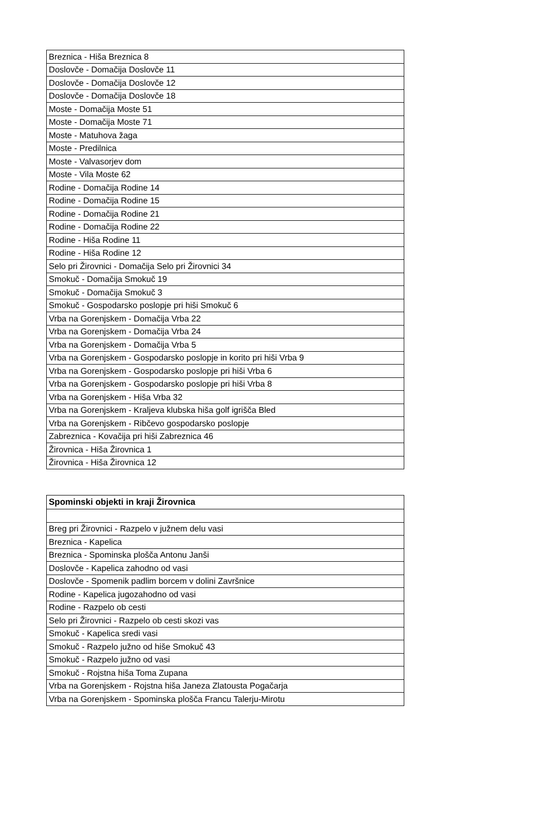| Breznica - Hiša Breznica 8 |
| Doslovče - Domačija Doslovče 11 |
| Doslovče - Domačija Doslovče 12 |
| Doslovče - Domačija Doslovče 18 |
| Moste - Domačija Moste 51 |
| Moste - Domačija Moste 71 |
| Moste - Matuhova žaga |
| Moste - Predilnica |
| Moste - Valvasorjev dom |
| Moste - Vila Moste 62 |
| Rodine - Domačija Rodine 14 |
| Rodine - Domačija Rodine 15 |
| Rodine - Domačija Rodine 21 |
| Rodine - Domačija Rodine 22 |
| Rodine - Hiša Rodine 11 |
| Rodine - Hiša Rodine 12 |
| Selo pri Žirovnici - Domačija Selo pri Žirovnici 34 |
| Smokuč - Domačija Smokuč 19 |
| Smokuč - Domačija Smokuč 3 |
| Smokuč - Gospodarsko poslopje pri hiši Smokuč 6 |
| Vrba na Gorenjskem - Domačija Vrba 22 |
| Vrba na Gorenjskem - Domačija Vrba 24 |
| Vrba na Gorenjskem - Domačija Vrba 5 |
| Vrba na Gorenjskem - Gospodarsko poslopje in korito pri hiši Vrba 9 |
| Vrba na Gorenjskem - Gospodarsko poslopje pri hiši Vrba 6 |
| Vrba na Gorenjskem - Gospodarsko poslopje pri hiši Vrba 8 |
| Vrba na Gorenjskem - Hiša Vrba 32 |
| Vrba na Gorenjskem - Kraljeva klubska hiša golf igrišča Bled |
| Vrba na Gorenjskem - Ribčevo gospodarsko poslopje |
| Zabreznica - Kovačija pri hiši Zabreznica 46 |
| Žirovnica - Hiša Žirovnica 1 |
| Žirovnica - Hiša Žirovnica 12 |
| Spominski objekti in kraji Žirovnica |
| --- |
| Breg pri Žirovnici - Razpelo v južnem delu vasi |
| Breznica - Kapelica |
| Breznica - Spominska plošča Antonu Janši |
| Doslovče - Kapelica zahodno od vasi |
| Doslovče - Spomenik padlim borcem v dolini Završnice |
| Rodine - Kapelica jugozahodno od vasi |
| Rodine - Razpelo ob cesti |
| Selo pri Žirovnici - Razpelo ob cesti skozi vas |
| Smokuč - Kapelica sredi vasi |
| Smokuč - Razpelo južno od hiše Smokuč 43 |
| Smokuč - Razpelo južno od vasi |
| Smokuč - Rojstna hiša Toma Zupana |
| Vrba na Gorenjskem - Rojstna hiša Janeza Zlatousta Pogačarja |
| Vrba na Gorenjskem - Spominska plošča Francu Talerju-Mirotu |